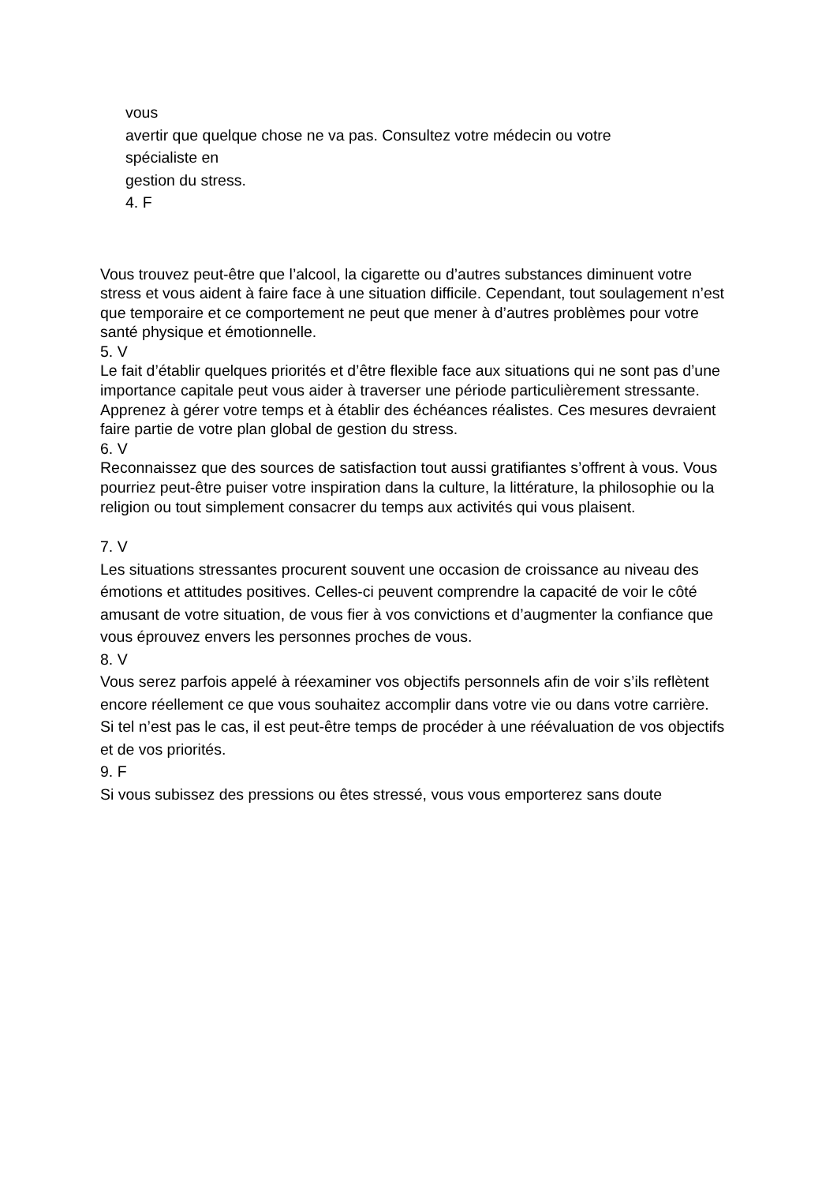vous
avertir que quelque chose ne va pas. Consultez votre médecin ou votre
spécialiste en
gestion du stress.
4. F
Vous trouvez peut-être que l’alcool, la cigarette ou d’autres substances diminuent votre
stress et vous aident à faire face à une situation difficile. Cependant, tout soulagement n’est
que temporaire et ce comportement ne peut que mener à d’autres problèmes pour votre
santé physique et émotionnelle.
5. V
Le fait d’établir quelques priorités et d’être flexible face aux situations qui ne sont pas d’une
importance capitale peut vous aider à traverser une période particulièrement stressante.
Apprenez à gérer votre temps et à établir des échéances réalistes. Ces mesures devraient
faire partie de votre plan global de gestion du stress.
6. V
Reconnaissez que des sources de satisfaction tout aussi gratifiantes s’offrent à vous. Vous
pourriez peut-être puiser votre inspiration dans la culture, la littérature, la philosophie ou la
religion ou tout simplement consacrer du temps aux activités qui vous plaisent.
7. V
Les situations stressantes procurent souvent une occasion de croissance au niveau des
émotions et attitudes positives. Celles-ci peuvent comprendre la capacité de voir le côté
amusant de votre situation, de vous fier à vos convictions et d’augmenter la confiance que
vous éprouvez envers les personnes proches de vous.
8. V
Vous serez parfois appelé à réexaminer vos objectifs personnels afin de voir s’ils reflètent
encore réellement ce que vous souhaitez accomplir dans votre vie ou dans votre carrière.
Si tel n’est pas le cas, il est peut-être temps de procéder à une réévaluation de vos objectifs
et de vos priorités.
9. F
Si vous subissez des pressions ou êtes stressé, vous vous emporterez sans doute